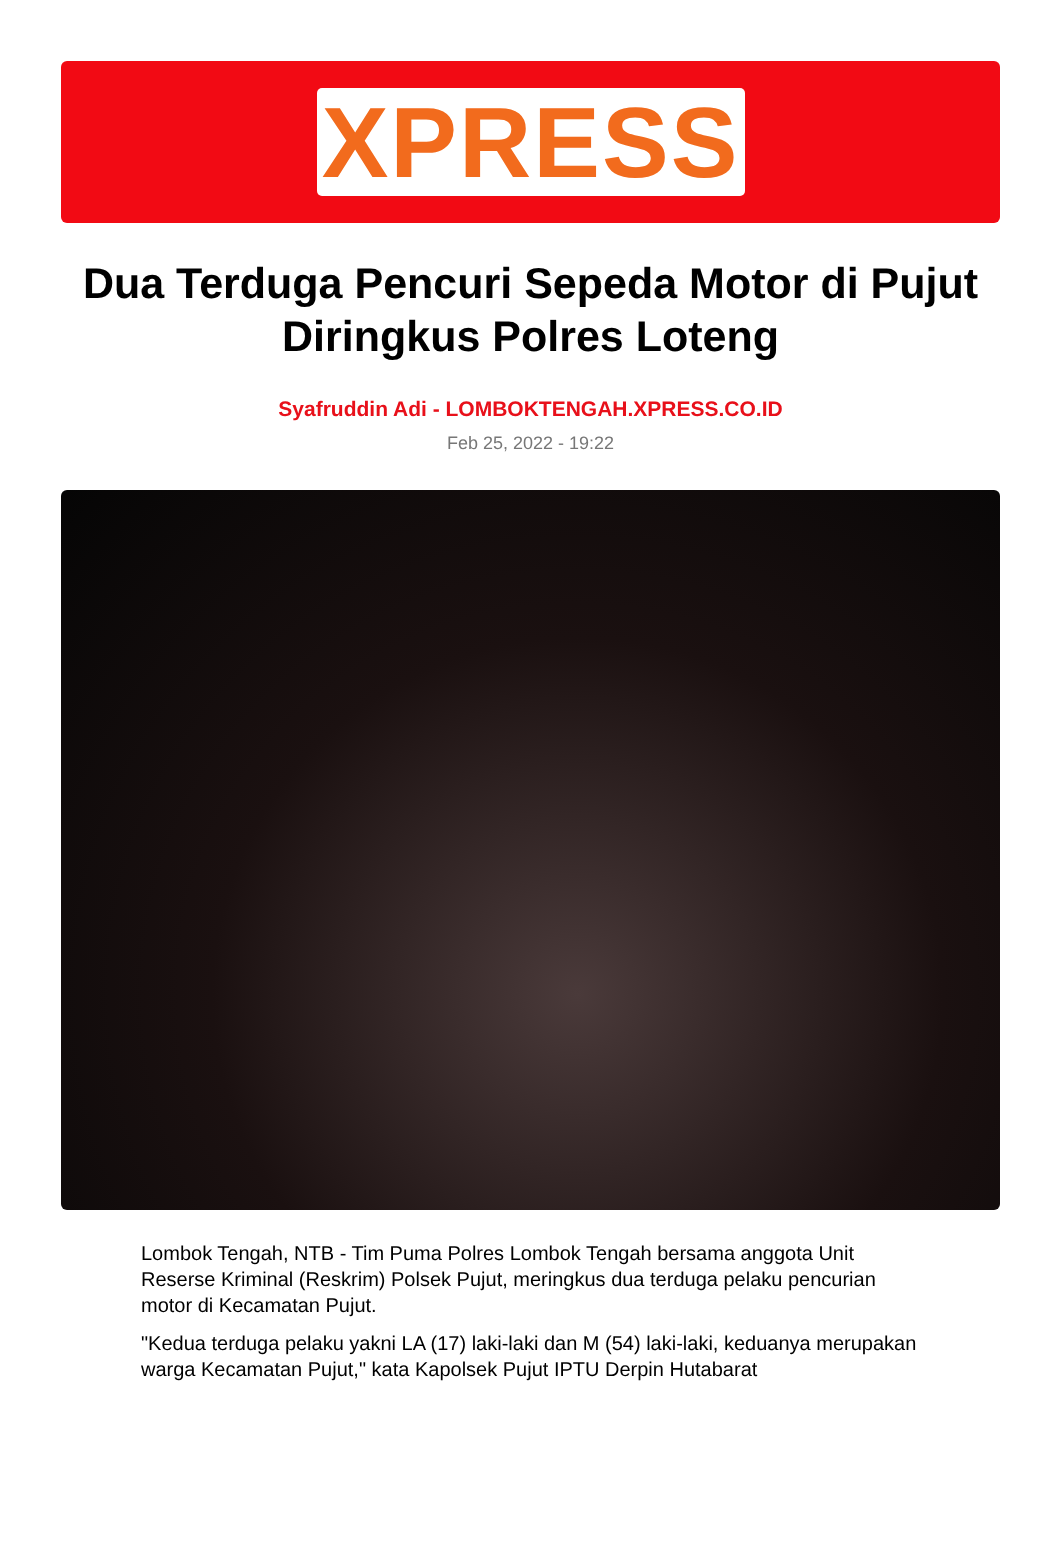XPRESS
Dua Terduga Pencuri Sepeda Motor di Pujut Diringkus Polres Loteng
Syafruddin Adi - LOMBOKTENGAH.XPRESS.CO.ID
Feb 25, 2022 - 19:22
Lombok Tengah, NTB - Tim Puma Polres Lombok Tengah bersama anggota Unit Reserse Kriminal (Reskrim) Polsek Pujut, meringkus dua terduga pelaku pencurian motor di Kecamatan Pujut.
"Kedua terduga pelaku yakni LA (17) laki-laki dan M (54) laki-laki, keduanya merupakan warga Kecamatan Pujut," kata Kapolsek Pujut IPTU Derpin Hutabarat